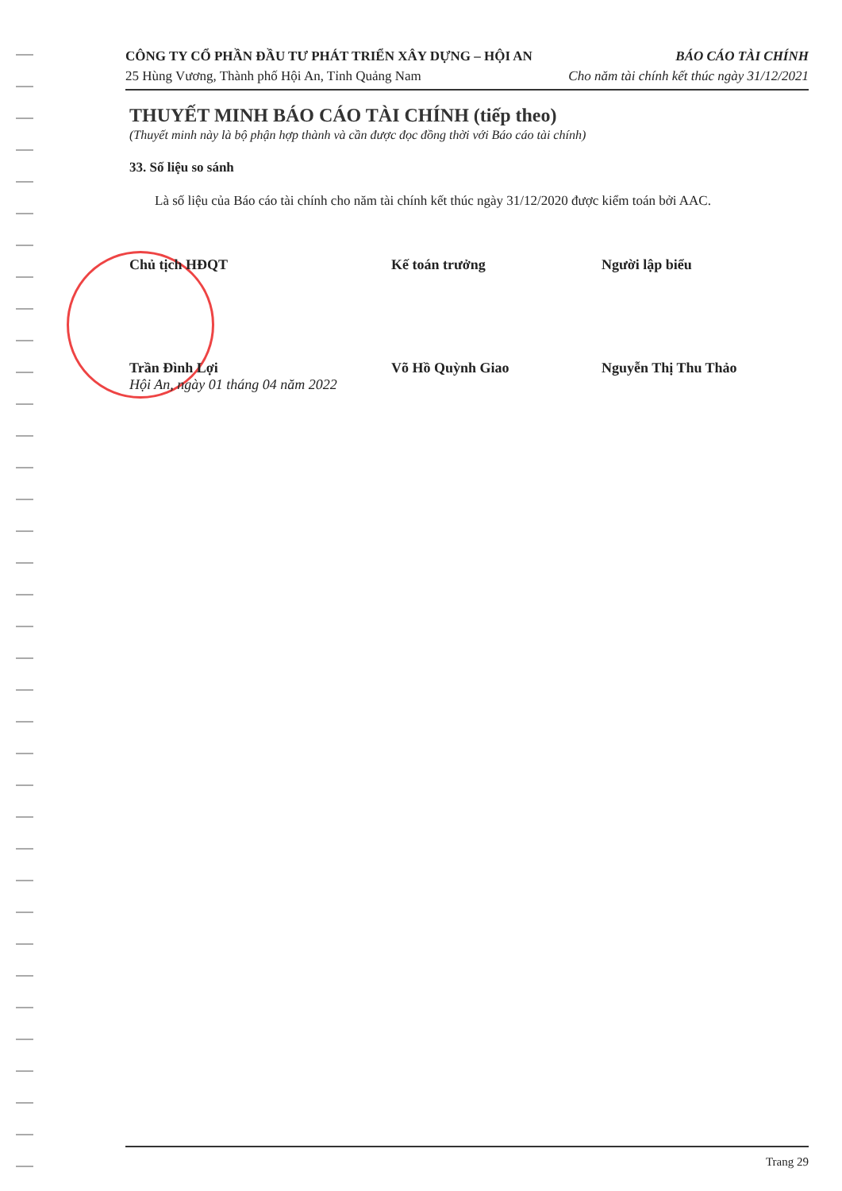CÔNG TY CỔ PHẦN ĐẦU TƯ PHÁT TRIỂN XÂY DỰNG – HỘI AN BÁO CÁO TÀI CHÍNH
25 Hùng Vương, Thành phố Hội An, Tỉnh Quảng Nam Cho năm tài chính kết thúc ngày 31/12/2021
THUYẾT MINH BÁO CÁO TÀI CHÍNH (tiếp theo)
(Thuyết minh này là bộ phận hợp thành và cần được đọc đồng thời với Báo cáo tài chính)
33. Số liệu so sánh
Là số liệu của Báo cáo tài chính cho năm tài chính kết thúc ngày 31/12/2020 được kiểm toán bởi AAC.
Chủ tịch HĐQT
Kế toán trưởng
Người lập biểu
Trần Đình Lợi Võ Hồ Quỳnh Giao Nguyễn Thị Thu Thảo
Hội An, ngày 01 tháng 04 năm 2022
Trang 29